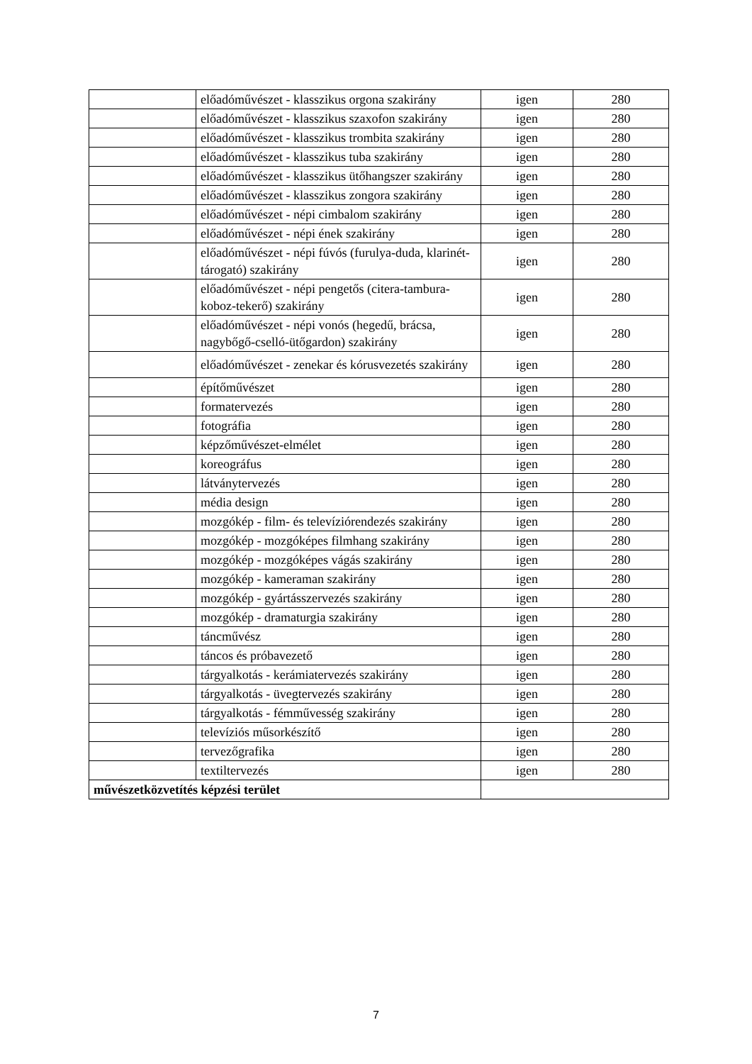| | előadóművészet - klasszikus orgona szakirány | igen | 280 |
| | előadóművészet - klasszikus szaxofon szakirány | igen | 280 |
| | előadóművészet - klasszikus trombita szakirány | igen | 280 |
| | előadóművészet - klasszikus tuba szakirány | igen | 280 |
| | előadóművészet - klasszikus ütőhangszer szakirány | igen | 280 |
| | előadóművészet - klasszikus zongora szakirány | igen | 280 |
| | előadóművészet - népi cimbalom szakirány | igen | 280 |
| | előadóművészet - népi ének szakirány | igen | 280 |
| | előadóművészet - népi fúvós (furulya-duda, klarinét-tárogató) szakirány | igen | 280 |
| | előadóművészet - népi pengetős (citera-tambura-koboz-tekerő) szakirány | igen | 280 |
| | előadóművészet - népi vonós (hegedű, brácsa, nagybőgő-cselló-ütőgardon) szakirány | igen | 280 |
| | előadóművészet - zenekar és kórusvezetés szakirány | igen | 280 |
| | építőművészet | igen | 280 |
| | formatervezés | igen | 280 |
| | fotográfia | igen | 280 |
| | képzőművészet-elmélet | igen | 280 |
| | koreográfus | igen | 280 |
| | látványtervezés | igen | 280 |
| | média design | igen | 280 |
| | mozgókép - film- és televíziórendezés szakirány | igen | 280 |
| | mozgókép - mozgóképes filmhang szakirány | igen | 280 |
| | mozgókép - mozgóképes vágás szakirány | igen | 280 |
| | mozgókép - kameraman szakirány | igen | 280 |
| | mozgókép - gyártásszervezés szakirány | igen | 280 |
| | mozgókép - dramaturgia szakirány | igen | 280 |
| | táncművész | igen | 280 |
| | táncos és próbavezető | igen | 280 |
| | tárgyalkotás - kerámiatervezés szakirány | igen | 280 |
| | tárgyalkotás - üvegtervezés szakirány | igen | 280 |
| | tárgyalkotás - fémművesség szakirány | igen | 280 |
| | televíziós műsorkészítő | igen | 280 |
| | tervezőgrafika | igen | 280 |
| | textiltervezés | igen | 280 |
| művészetközvetítés képzési terület | | | |
7